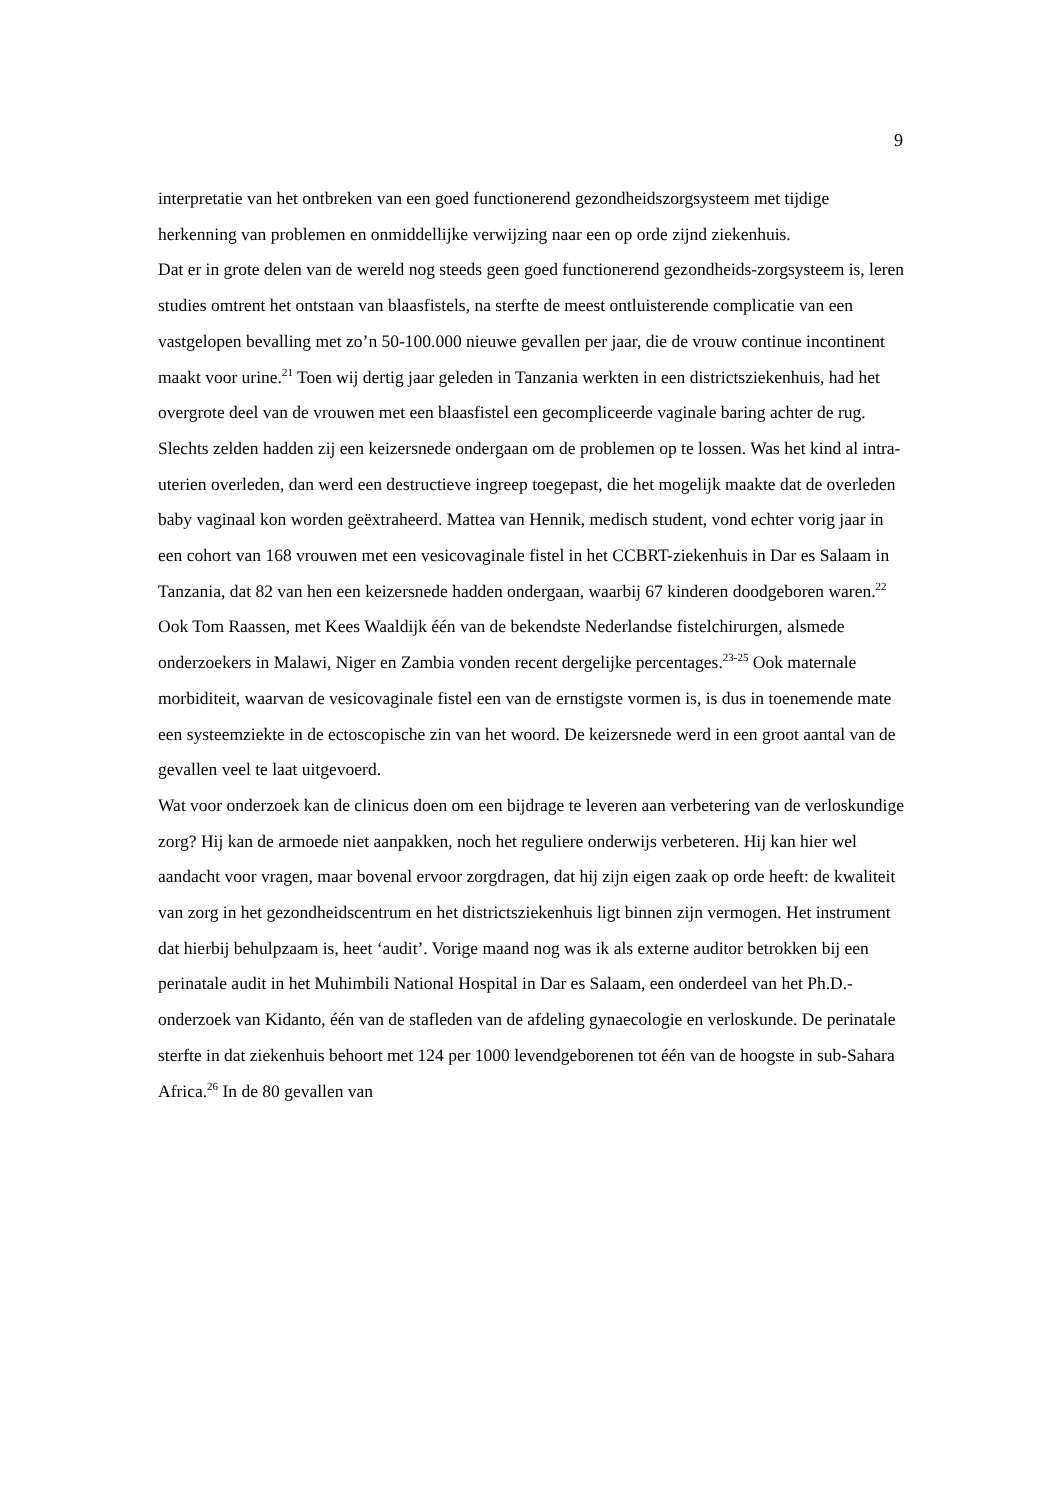9
interpretatie van het ontbreken van een goed functionerend gezondheidszorgsysteem met tijdige herkenning van problemen en onmiddellijke verwijzing naar een op orde zijnd ziekenhuis.
Dat er in grote delen van de wereld nog steeds geen goed functionerend gezondheids-zorgsysteem is, leren studies omtrent het ontstaan van blaasfistels, na sterfte de meest ontluisterende complicatie van een vastgelopen bevalling met zo’n 50-100.000 nieuwe gevallen per jaar, die de vrouw continue incontinent maakt voor urine.<sup>21</sup> Toen wij dertig jaar geleden in Tanzania werkten in een districtsziekenhuis, had het overgrote deel van de vrouwen met een blaasfistel een gecompliceerde vaginale baring achter de rug. Slechts zelden hadden zij een keizersnede ondergaan om de problemen op te lossen. Was het kind al intra-uterien overleden, dan werd een destructieve ingreep toegepast, die het mogelijk maakte dat de overleden baby vaginaal kon worden geëxtraheerd. Mattea van Hennik, medisch student, vond echter vorig jaar in een cohort van 168 vrouwen met een vesicovaginale fistel in het CCBRT-ziekenhuis in Dar es Salaam in Tanzania, dat 82 van hen een keizersnede hadden ondergaan, waarbij 67 kinderen doodgeboren waren.<sup>22</sup> Ook Tom Raassen, met Kees Waaldijk één van de bekendste Nederlandse fistelchirurgen, alsmede onderzoekers in Malawi, Niger en Zambia vonden recent dergelijke percentages.<sup>23-25</sup> Ook maternale morbiditeit, waarvan de vesicovaginale fistel een van de ernstigste vormen is, is dus in toenemende mate een systeemziekte in de ectoscopische zin van het woord. De keizersnede werd in een groot aantal van de gevallen veel te laat uitgevoerd.
Wat voor onderzoek kan de clinicus doen om een bijdrage te leveren aan verbetering van de verloskundige zorg? Hij kan de armoede niet aanpakken, noch het reguliere onderwijs verbeteren. Hij kan hier wel aandacht voor vragen, maar bovenal ervoor zorgdragen, dat hij zijn eigen zaak op orde heeft: de kwaliteit van zorg in het gezondheidscentrum en het districtsziekenhuis ligt binnen zijn vermogen. Het instrument dat hierbij behulpzaam is, heet ‘audit’. Vorige maand nog was ik als externe auditor betrokken bij een perinatale audit in het Muhimbili National Hospital in Dar es Salaam, een onderdeel van het Ph.D.-onderzoek van Kidanto, één van de stafleden van de afdeling gynaecologie en verloskunde. De perinatale sterfte in dat ziekenhuis behoort met 124 per 1000 levendgeborenen tot één van de hoogste in sub-Sahara Africa.<sup>26</sup> In de 80 gevallen van